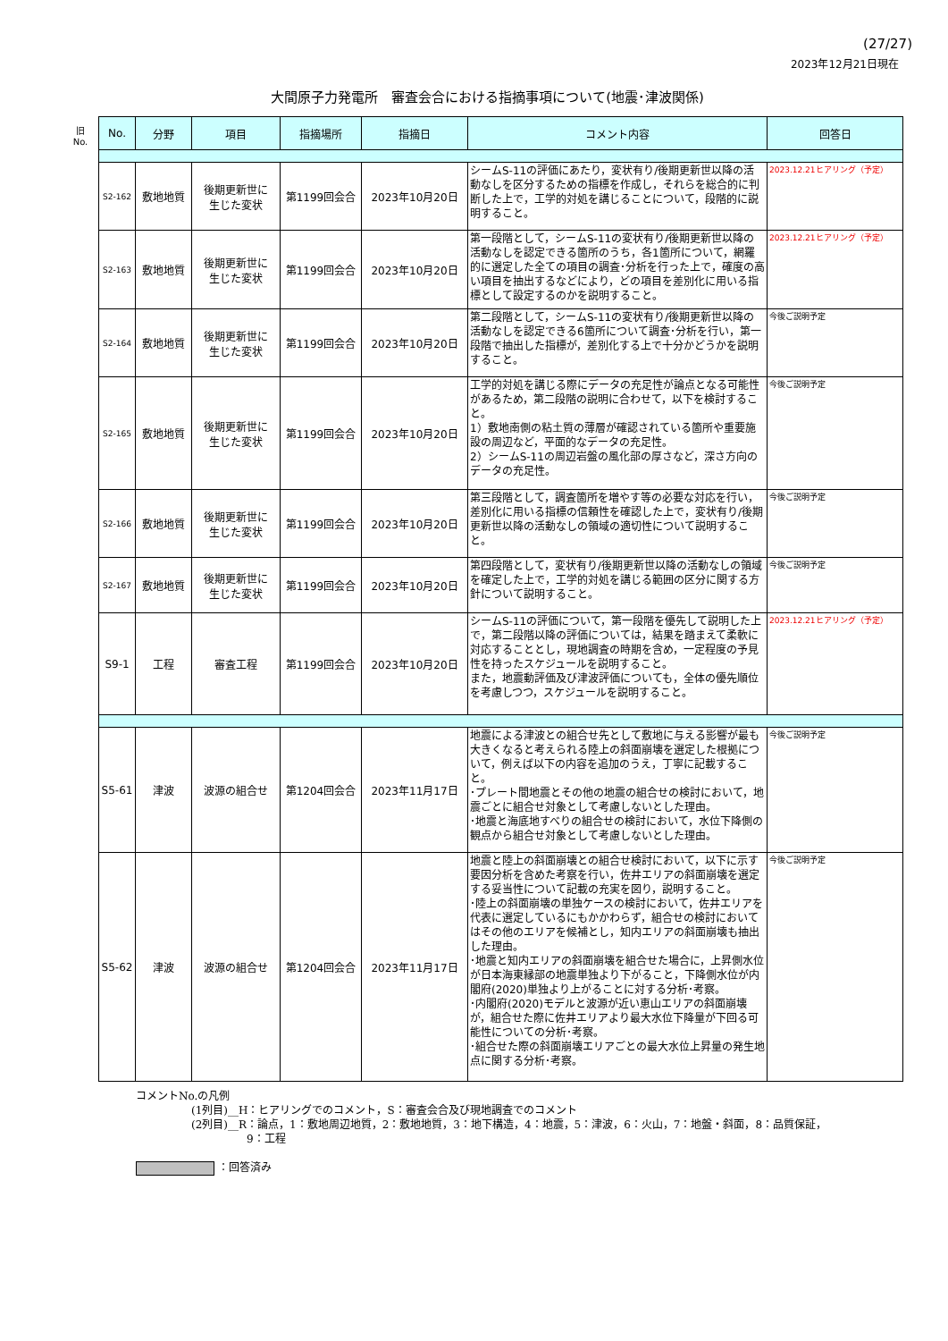(27/27)
2023年12月21日現在
大間原子力発電所　審査会合における指摘事項について(地震･津波関係)
旧
No.
| No. | 分野 | 項目 | 指摘場所 | 指摘日 | コメント内容 | 回答日 |
| --- | --- | --- | --- | --- | --- | --- |
| S2-162 | 敷地地質 | 後期更新世に 生じた変状 | 第1199回会合 | 2023年10月20日 | シームS-11の評価にあたり，変状有り/後期更新世以降の活動なしを区分するための指標を作成し，それらを総合的に判断した上で，工学的対処を講じることについて，段階的に説明すること。 | 2023.12.21ヒアリング（予定） |
| S2-163 | 敷地地質 | 後期更新世に 生じた変状 | 第1199回会合 | 2023年10月20日 | 第一段階として，シームS-11の変状有り/後期更新世以降の活動なしを認定できる箇所のうち，各1箇所について，網羅的に選定した全ての項目の調査･分析を行った上で，確度の高い項目を抽出するなどにより，どの項目を差別化に用いる指標として設定するのかを説明すること。 | 2023.12.21ヒアリング（予定） |
| S2-164 | 敷地地質 | 後期更新世に 生じた変状 | 第1199回会合 | 2023年10月20日 | 第二段階として，シームS-11の変状有り/後期更新世以降の活動なしを認定できる6箇所について調査･分析を行い，第一段階で抽出した指標が，差別化する上で十分かどうかを説明すること。 | 今後ご説明予定 |
| S2-165 | 敷地地質 | 後期更新世に 生じた変状 | 第1199回会合 | 2023年10月20日 | 工学的対処を講じる際にデータの充足性が論点となる可能性があるため，第二段階の説明に合わせて，以下を検討すること。 1）敷地南側の粘土質の薄層が確認されている箇所や重要施設の周辺など，平面的なデータの充足性。 2）シームS-11の周辺岩盤の風化部の厚さなど，深さ方向のデータの充足性。 | 今後ご説明予定 |
| S2-166 | 敷地地質 | 後期更新世に 生じた変状 | 第1199回会合 | 2023年10月20日 | 第三段階として，調査箇所を増やす等の必要な対応を行い，差別化に用いる指標の信頼性を確認した上で，変状有り/後期更新世以降の活動なしの領域の適切性について説明すること。 | 今後ご説明予定 |
| S2-167 | 敷地地質 | 後期更新世に 生じた変状 | 第1199回会合 | 2023年10月20日 | 第四段階として，変状有り/後期更新世以降の活動なしの領域を確定した上で，工学的対処を講じる範囲の区分に関する方針について説明すること。 | 今後ご説明予定 |
| S9-1 | 工程 | 審査工程 | 第1199回会合 | 2023年10月20日 | シームS-11の評価について，第一段階を優先して説明した上で，第二段階以降の評価については，結果を踏まえて柔軟に対応することとし，現地調査の時期を含め，一定程度の予見性を持ったスケジュールを説明すること。 また，地震動評価及び津波評価についても，全体の優先順位を考慮しつつ，スケジュールを説明すること。 | 2023.12.21ヒアリング（予定） |
| S5-61 | 津波 | 波源の組合せ | 第1204回会合 | 2023年11月17日 | 地震による津波との組合せ先として敷地に与える影響が最も大きくなると考えられる陸上の斜面崩壊を選定した根拠について，例えば以下の内容を追加のうえ，丁寧に記載すること。 ･プレート間地震とその他の地震の組合せの検討において，地震ごとに組合せ対象として考慮しないとした理由。 ･地震と海底地すべりの組合せの検討において，水位下降側の観点から組合せ対象として考慮しないとした理由。 | 今後ご説明予定 |
| S5-62 | 津波 | 波源の組合せ | 第1204回会合 | 2023年11月17日 | 地震と陸上の斜面崩壊との組合せ検討において，以下に示す要因分析を含めた考察を行い，佐井エリアの斜面崩壊を選定する妥当性について記載の充実を図り，説明すること。 ･陸上の斜面崩壊の単独ケースの検討において，佐井エリアを代表に選定しているにもかかわらず，組合せの検討においてはその他のエリアを候補とし，知内エリアの斜面崩壊も抽出した理由。 ･地震と知内エリアの斜面崩壊を組合せた場合に，上昇側水位が日本海東縁部の地震単独より下がること，下降側水位が内閣府(2020)単独より上がることに対する分析･考察。 ･内閣府(2020)モデルと波源が近い恵山エリアの斜面崩壊が，組合せた際に佐井エリアより最大水位下降量が下回る可能性についての分析･考察。 ･組合せた際の斜面崩壊エリアごとの最大水位上昇量の発生地点に関する分析･考察。 | 今後ご説明予定 |
コメントNo.の凡例
(1列目)__H：ヒアリングでのコメント，S：審査会合及び現地調査でのコメント
(2列目)__R：論点，1：敷地周辺地質，2：敷地地質，3：地下構造，4：地震，5：津波，6：火山，7：地盤・斜面，8：品質保証，
9：工程
：回答済み